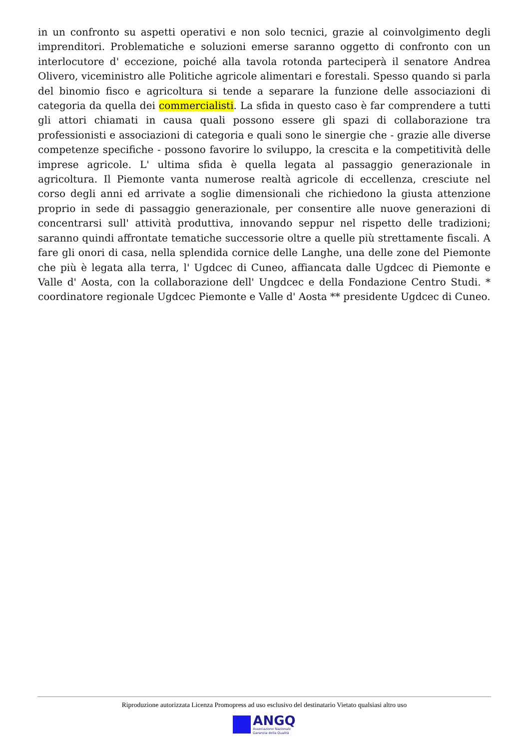in un confronto su aspetti operativi e non solo tecnici, grazie al coinvolgimento degli imprenditori. Problematiche e soluzioni emerse saranno oggetto di confronto con un interlocutore d' eccezione, poiché alla tavola rotonda parteciperà il senatore Andrea Olivero, viceministro alle Politiche agricole alimentari e forestali. Spesso quando si parla del binomio fisco e agricoltura si tende a separare la funzione delle associazioni di categoria da quella dei commercialisti. La sfida in questo caso è far comprendere a tutti gli attori chiamati in causa quali possono essere gli spazi di collaborazione tra professionisti e associazioni di categoria e quali sono le sinergie che - grazie alle diverse competenze specifiche - possono favorire lo sviluppo, la crescita e la competitività delle imprese agricole. L' ultima sfida è quella legata al passaggio generazionale in agricoltura. Il Piemonte vanta numerose realtà agricole di eccellenza, cresciute nel corso degli anni ed arrivate a soglie dimensionali che richiedono la giusta attenzione proprio in sede di passaggio generazionale, per consentire alle nuove generazioni di concentrarsi sull' attività produttiva, innovando seppur nel rispetto delle tradizioni; saranno quindi affrontate tematiche successorie oltre a quelle più strettamente fiscali. A fare gli onori di casa, nella splendida cornice delle Langhe, una delle zone del Piemonte che più è legata alla terra, l' Ugdcec di Cuneo, affiancata dalle Ugdcec di Piemonte e Valle d' Aosta, con la collaborazione dell' Ungdcec e della Fondazione Centro Studi. * coordinatore regionale Ugdcec Piemonte e Valle d' Aosta ** presidente Ugdcec di Cuneo.
Riproduzione autorizzata Licenza Promopress ad uso esclusivo del destinatario Vietato qualsiasi altro uso
ANGQ
Associazione Nazionale
Garanzia della Qualità